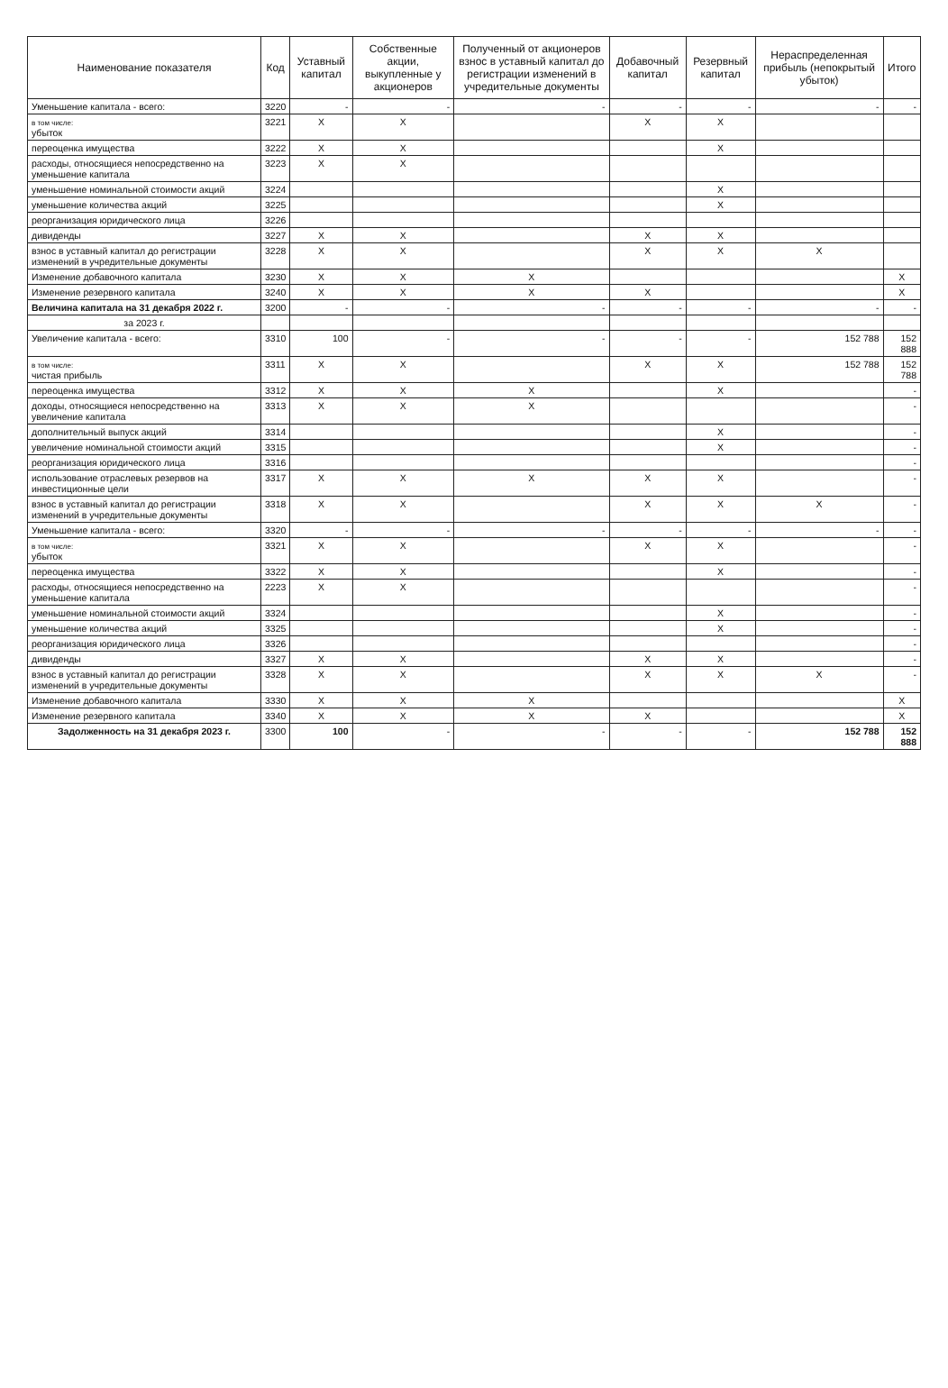| Наименование показателя | Код | Уставный капитал | Собственные акции, выкупленные у акционеров | Полученный от акционеров взнос в уставный капитал до регистрации изменений в учредительные документы | Добавочный капитал | Резервный капитал | Нераспределенная прибыль (непокрытый убыток) | Итого |
| --- | --- | --- | --- | --- | --- | --- | --- | --- |
| Уменьшение капитала - всего: | 3220 | - | - | - | - | - | - | - |
| в том числе: убыток | 3221 | X | X | | X | X | | |
| переоценка имущества | 3222 | X | X | | | X | | |
| расходы, относящиеся непосредственно на уменьшение капитала | 3223 | X | X | | | | | |
| уменьшение номинальной стоимости акций | 3224 | | | | | X | | |
| уменьшение количества акций | 3225 | | | | | X | | |
| реорганизация юридического лица | 3226 | | | | | | | |
| дивиденды | 3227 | X | X | | X | X | | |
| взнос в уставный капитал до регистрации изменений в учредительные документы | 3228 | X | X | | X | X | X | |
| Изменение добавочного капитала | 3230 | X | X | X | | | | X |
| Изменение резервного капитала | 3240 | X | X | X | X | | | X |
| Величина капитала на 31 декабря 2022 г. | 3200 | - | - | - | - | - | - | - |
| за 2023 г. | | | | | | | | |
| Увеличение капитала - всего: | 3310 | 100 | - | - | - | - | 152 788 | 152 888 |
| в том числе: чистая прибыль | 3311 | X | X | | X | X | 152 788 | 152 788 |
| переоценка имущества | 3312 | X | X | X | | X | | - |
| доходы, относящиеся непосредственно на увеличение капитала | 3313 | X | X | X | | | | - |
| дополнительный выпуск акций | 3314 | | | | | X | | - |
| увеличение номинальной стоимости акций | 3315 | | | | | X | | - |
| реорганизация юридического лица | 3316 | | | | | | | - |
| использование отраслевых резервов на инвестиционные цели | 3317 | X | X | X | X | X | | - |
| взнос в уставный капитал до регистрации изменений в учредительные документы | 3318 | X | X | | X | X | X | - |
| Уменьшение капитала - всего: | 3320 | - | - | - | - | - | - | - |
| в том числе: убыток | 3321 | X | X | | X | X | | - |
| переоценка имущества | 3322 | X | X | | | X | | - |
| расходы, относящиеся непосредственно на уменьшение капитала | 2223 | X | X | | | | | - |
| уменьшение номинальной стоимости акций | 3324 | | | | | X | | - |
| уменьшение количества акций | 3325 | | | | | X | | - |
| реорганизация юридического лица | 3326 | | | | | | | - |
| дивиденды | 3327 | X | X | | X | X | | - |
| взнос в уставный капитал до регистрации изменений в учредительные документы | 3328 | X | X | | X | X | X | - |
| Изменение добавочного капитала | 3330 | X | X | X | | | | X |
| Изменение резервного капитала | 3340 | X | X | X | X | | | X |
| Задолженность на 31 декабря 2023 г. | 3300 | 100 | - | - | - | - | 152 788 | 152 888 |